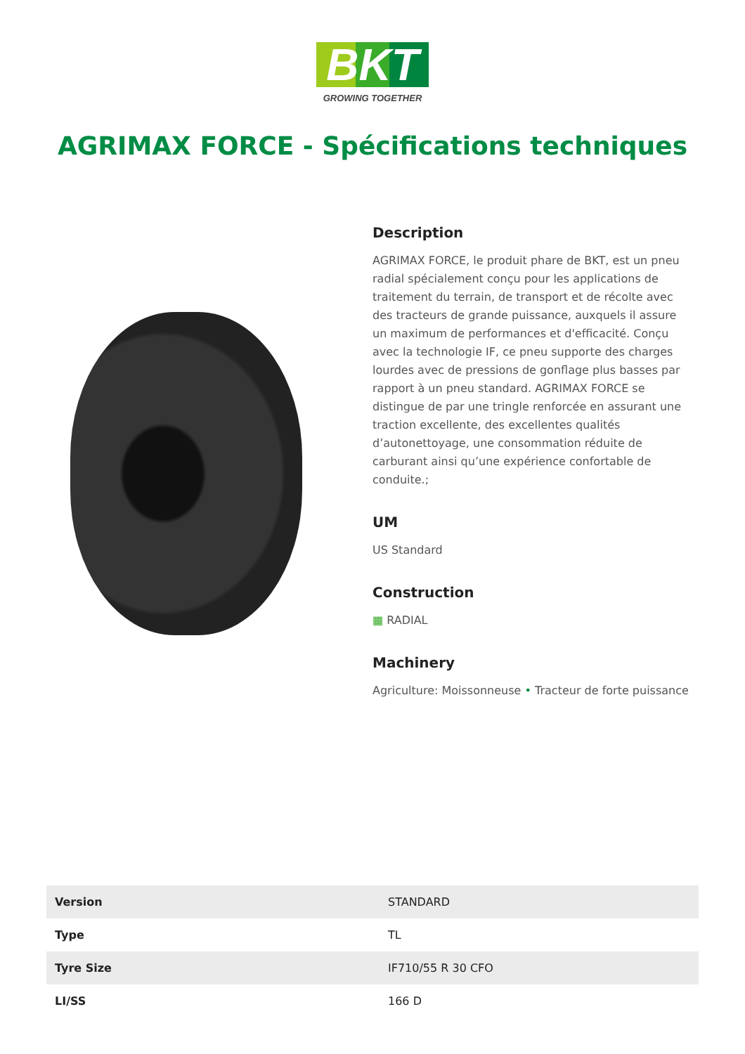BKT
GROWING TOGETHER
AGRIMAX FORCE - Spécifications techniques
Description
AGRIMAX FORCE, le produit phare de BKT, est un pneu radial spécialement conçu pour les applications de traitement du terrain, de transport et de récolte avec des tracteurs de grande puissance, auxquels il assure un maximum de performances et d'efficacité. Conçu avec la technologie IF, ce pneu supporte des charges lourdes avec de pressions de gonflage plus basses par rapport à un pneu standard. AGRIMAX FORCE se distingue de par une tringle renforcée en assurant une traction excellente, des excellentes qualités d’autonettoyage, une consommation réduite de carburant ainsi qu’une expérience confortable de conduite.;
UM
US Standard
Construction
▦ RADIAL
Machinery
Agriculture: Moissonneuse • Tracteur de forte puissance
| Version | STANDARD |
| Type | TL |
| Tyre Size | IF710/55 R 30 CFO |
| LI/SS | 166 D |